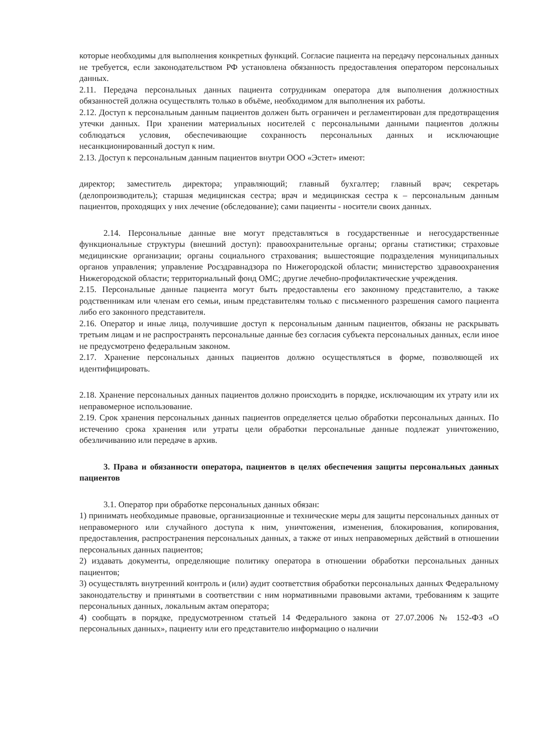которые необходимы для выполнения конкретных функций. Согласие пациента на передачу персональных данных не требуется, если законодательством РФ установлена обязанность предоставления оператором персональных данных.
2.11. Передача персональных данных пациента сотрудникам оператора для выполнения должностных обязанностей должна осуществлять только в объёме, необходимом для выполнения их работы.
2.12. Доступ к персональным данным пациентов должен быть ограничен и регламентирован для предотвращения утечки данных. При хранении материальных носителей с персональными данными пациентов должны соблюдаться условия, обеспечивающие сохранность персональных данных и исключающие несанкционированный доступ к ним.
2.13. Доступ к персональным данным пациентов внутри ООО «Эстет» имеют:
директор; заместитель директора; управляющий; главный бухгалтер; главный врач; секретарь (делопроизводитель); старшая медицинская сестра; врач и медицинская сестра к – персональным данным пациентов, проходящих у них лечение (обследование); сами пациенты - носители своих данных.
2.14. Персональные данные вне могут представляться в государственные и негосударственные функциональные структуры (внешний доступ): правоохранительные органы; органы статистики; страховые медицинские организации; органы социального страхования; вышестоящие подразделения муниципальных органов управления; управление Росздравнадзора по Нижегородской области; министерство здравоохранения Нижегородской области; территориальный фонд ОМС; другие лечебно-профилактические учреждения.
2.15. Персональные данные пациента могут быть предоставлены его законному представителю, а также родственникам или членам его семьи, иным представителям только с письменного разрешения самого пациента либо его законного представителя.
2.16. Оператор и иные лица, получившие доступ к персональным данным пациентов, обязаны не раскрывать третьим лицам и не распространять персональные данные без согласия субъекта персональных данных, если иное не предусмотрено федеральным законом.
2.17. Хранение персональных данных пациентов должно осуществляться в форме, позволяющей их идентифицировать.
2.18. Хранение персональных данных пациентов должно происходить в порядке, исключающим их утрату или их неправомерное использование.
2.19. Срок хранения персональных данных пациентов определяется целью обработки персональных данных. По истечению срока хранения или утраты цели обработки персональные данные подлежат уничтожению, обезличиванию или передаче в архив.
3. Права и обязанности оператора, пациентов в целях обеспечения защиты персональных данных пациентов
3.1. Оператор при обработке персональных данных обязан:
1) принимать необходимые правовые, организационные и технические меры для защиты персональных данных от неправомерного или случайного доступа к ним, уничтожения, изменения, блокирования, копирования, предоставления, распространения персональных данных, а также от иных неправомерных действий в отношении персональных данных пациентов;
2) издавать документы, определяющие политику оператора в отношении обработки персональных данных пациентов;
3) осуществлять внутренний контроль и (или) аудит соответствия обработки персональных данных Федеральному законодательству и принятыми в соответствии с ним нормативными правовыми актами, требованиям к защите персональных данных, локальным актам оператора;
4) сообщать в порядке, предусмотренном статьей 14 Федерального закона от 27.07.2006 № 152-ФЗ «О персональных данных», пациенту или его представителю информацию о наличии